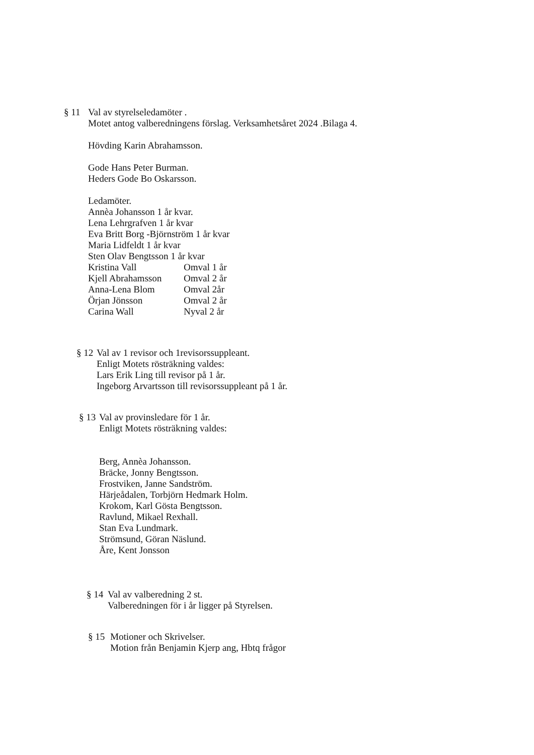§ 11 Val av styrelseledamöter .
Motet antog valberedningens förslag. Verksamhetsåret 2024 .Bilaga 4.
Hövding Karin Abrahamsson.
Gode Hans Peter Burman.
Heders Gode Bo Oskarsson.
Ledamöter.
Annèa Johansson 1 år kvar.
Lena Lehrgrafven 1 år kvar
Eva Britt Borg -Björnström 1 år kvar
Maria Lidfeldt 1 år kvar
Sten Olav Bengtsson 1 år kvar
| Kristina Vall | Omval 1 år |
| Kjell Abrahamsson | Omval 2 år |
| Anna-Lena Blom | Omval 2år |
| Örjan Jönsson | Omval 2 år |
| Carina Wall | Nyval 2 år |
§ 12
Val av 1 revisor och 1revisorssuppleant.
Enligt Motets rösträkning valdes:
Lars Erik Ling till revisor på 1 år.
Ingeborg Arvartsson till revisorssuppleant på 1 år.
§ 13
Val av provinsledare för 1 år.
Enligt Motets rösträkning valdes:
Berg, Annèa Johansson.
Bräcke, Jonny Bengtsson.
Frostviken, Janne Sandström.
Härjeådalen, Torbjörn Hedmark Holm.
Krokom, Karl Gösta Bengtsson.
Ravlund, Mikael Rexhall.
Stan Eva Lundmark.
Strömsund, Göran Näslund.
Åre, Kent Jonsson
§ 14
Val av valberedning 2 st.
Valberedningen för i år ligger på Styrelsen.
§ 15
Motioner och Skrivelser.
Motion från Benjamin Kjerp ang, Hbtq frågor